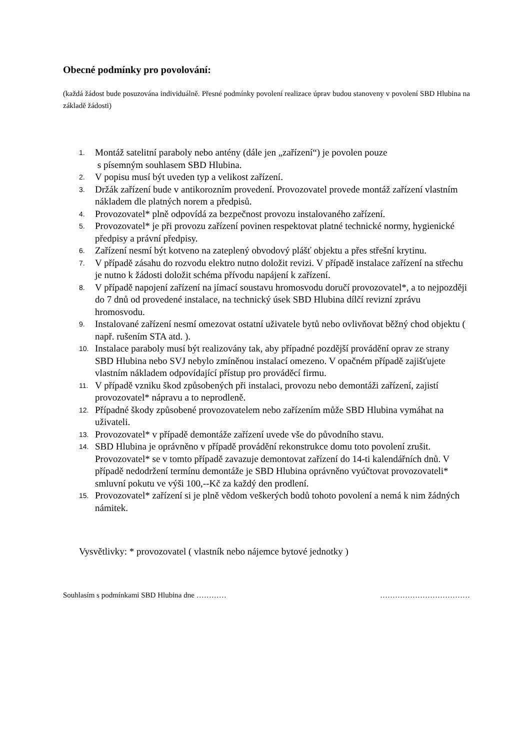Obecné podmínky pro povolování:
(každá žádost bude posuzována individuálně. Přesné podmínky povolení realizace úprav budou stanoveny v povolení SBD Hlubina na základě žádosti)
1. Montáž satelitní paraboly nebo antény (dále jen „zařízení“) je povolen pouze
s písemným souhlasem SBD Hlubina.
2. V popisu musí být uveden typ a velikost zařízení.
3. Držák zařízení bude v antikorozním provedení. Provozovatel provede montáž zařízení vlastním nákladem dle platných norem a předpisů.
4. Provozovatel* plně odpovídá za bezpečnost provozu instalovaného zařízení.
5. Provozovatel* je při provozu zařízení povinen respektovat platné technické normy, hygienické předpisy a právní předpisy.
6. Zařízení nesmí být kotveno na zateplený obvodový plášť objektu a přes střešní krytinu.
7. V případě zásahu do rozvodu elektro nutno doložit revizi. V případě instalace zařízení na střechu je nutno k žádosti doložit schéma přívodu napájení k zařízení.
8. V případě napojení zařízení na jímací soustavu hromosvodu doručí provozovatel*, a to nejpozději do 7 dnů od provedené instalace, na technický úsek SBD Hlubina dílčí revizní zprávu hromosvodu.
9. Instalované zařízení nesmí omezovat ostatní uživatele bytů nebo ovlivňovat běžný chod objektu ( např. rušením STA atd. ).
10. Instalace paraboly musí být realizovány tak, aby případné pozdější provádění oprav ze strany SBD Hlubina nebo SVJ nebylo zmíněnou instalací omezeno. V opačném případě zajišťujete vlastním nákladem odpovídající přístup pro prováděcí firmu.
11. V případě vzniku škod způsobených při instalaci, provozu nebo demontáži zařízení, zajistí provozovatel* nápravu a to neprodleně.
12. Případné škody způsobené provozovatelem nebo zařízením může SBD Hlubina vymáhat na uživateli.
13. Provozovatel* v případě demontáže zařízení uvede vše do původního stavu.
14. SBD Hlubina je oprávněno v případě provádění rekonstrukce domu toto povolení zrušit. Provozovatel* se v tomto případě zavazuje demontovat zařízení do 14-ti kalendářních dnů. V případě nedodržení termínu demontáže je SBD Hlubina oprávněno vyúčtovat provozovateli* smluvní pokutu ve výši 100,--Kč za každý den prodlení.
15. Provozovatel* zařízení si je plně vědom veškerých bodů tohoto povolení a nemá k nim žádných námitek.
Vysvětlivky: * provozovatel ( vlastník nebo nájemce bytové jednotky )
Souhlasím s podmínkami SBD Hlubina dne ………… ………………………………